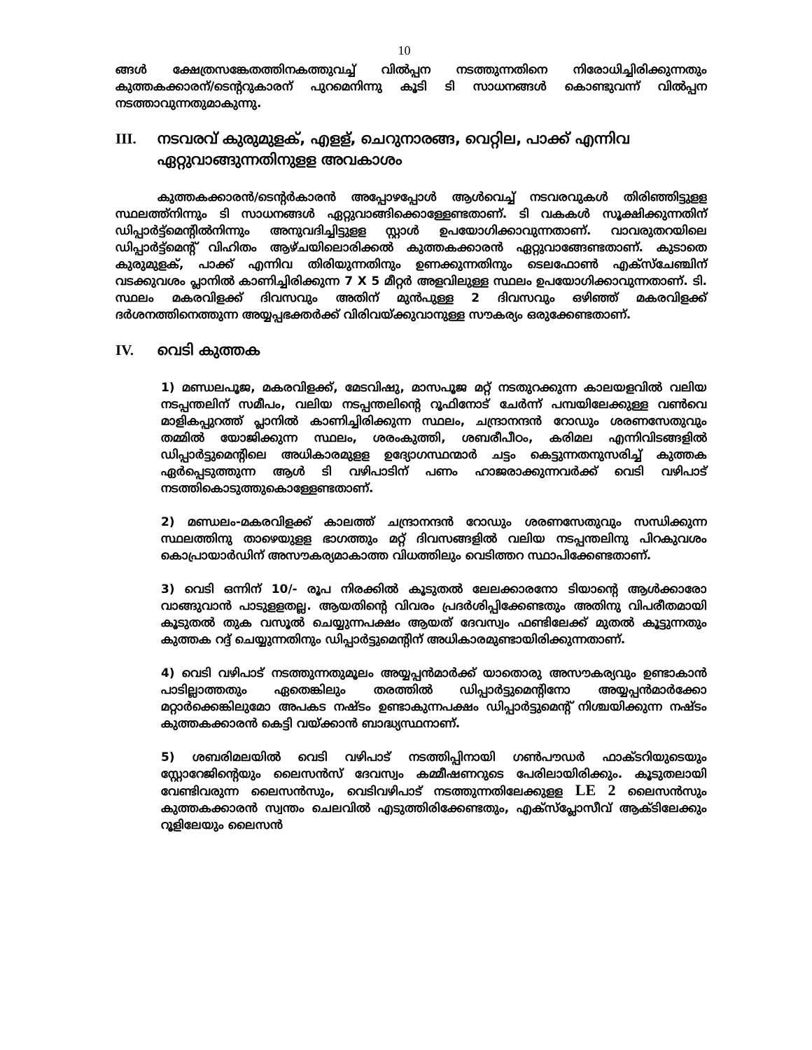10
ങ്ങൾ ക്ഷേത്രസങ്കേതത്തിനകത്തുവച്ച് വിൽപ്പന നടത്തുന്നതിനെ നിരോധിച്ചിരിക്കുന്നതും കുത്തകക്കാരന്/ടെന്ററുകാരന് പുറമെനിന്നു കൂടി ടി സാധനങ്ങൾ കൊണ്ടുവന്ന് വിൽപ്പന നടത്താവുന്നതുമാകുന്നു.
III. നടവരവ് കുരുമുളക്, എളള്, ചെറുനാരങ്ങ, വെറ്റില, പാക്ക് എന്നിവ ഏറ്റുവാങ്ങുന്നതിനുളള അവകാശം
കുത്തകക്കാരൻ/ടെന്റർകാരൻ അപ്പോഴപ്പോൾ ആൾവെച്ച് നടവരവുകൾ തിരിഞ്ഞിട്ടുളള സ്ഥലത്ത്നിന്നും ടി സാധനങ്ങൾ ഏറ്റുവാങ്ങിക്കൊള്ളേണ്ടതാണ്. ടി വകകൾ സൂക്ഷിക്കുന്നതിന് ഡിപ്പാർട്ട്മെന്റിൽനിന്നും അനുവദിച്ചിട്ടുളള സ്റ്റാൾ ഉപയോഗിക്കാവുന്നതാണ്. വാവരുതറയിലെ ഡിപ്പാർട്ട്മെന്റ് വിഹിതം ആഴ്ചയിലൊരിക്കൽ കുത്തകക്കാരൻ ഏറ്റുവാങ്ങേണ്ടതാണ്. കുടാതെ കുരുമുളക്, പാക്ക് എന്നിവ തിരിയുന്നതിനും ഉണക്കുന്നതിനും ടെലഫോൺ എക്സ്ചേഞ്ചിന് വടക്കുവശം പ്ലാനിൽ കാണിച്ചിരിക്കുന്ന 7 X 5 മീറ്റർ അളവിലുള്ള സ്ഥലം ഉപയോഗിക്കാവുന്നതാണ്. ടി. സ്ഥലം മകരവിളക്ക് ദിവസവും അതിന് മുൻപുള്ള 2 ദിവസവും ഒഴിഞ്ഞ് മകരവിളക്ക് ദർശനത്തിനെത്തുന്ന അയ്യപ്പഭക്തർക്ക് വിരിവയ്ക്കുവാനുള്ള സൗകര്യം ഒരുക്കേണ്ടതാണ്.
IV. വെടി കുത്തക
1) മണ്ഡലപൂജ, മകരവിളക്ക്, മേടവിഷു, മാസപൂജ മറ്റ് നടതുറക്കുന്ന കാലയളവിൽ വലിയ നടപ്പന്തലിന് സമീപം, വലിയ നടപ്പന്തലിന്റെ റൂഫിനോട് ചേർന്ന് പമ്പയിലേക്കുള്ള വൺവെ മാളികപ്പുറത്ത് പ്ലാനിൽ കാണിച്ചിരിക്കുന്ന സ്ഥലം, ചന്ദ്രാനന്ദൻ റോഡും ശരണസേതുവും തമ്മിൽ യോജിക്കുന്ന സ്ഥലം, ശരംകുത്തി, ശബരീപീഠം, കരിമല എന്നിവിടങ്ങളിൽ ഡിപ്പാർട്ടുമെന്റിലെ അധികാരമുളള ഉദ്യോഗസ്ഥന്മാർ ചട്ടം കെട്ടുന്നതനുസരിച്ച് കുത്തക ഏർപ്പെടുത്തുന്ന ആൾ ടി വഴിപാടിന് പണം ഹാജരാക്കുന്നവർക്ക് വെടി വഴിപാട് നടത്തികൊടുത്തുകൊള്ളേണ്ടതാണ്.
2) മണ്ഡലം-മകരവിളക്ക് കാലത്ത് ചന്ദ്രാനന്ദൻ റോഡും ശരണസേതുവും സന്ധിക്കുന്ന സ്ഥലത്തിനു താഴെയുളള ഭാഗത്തും മറ്റ് ദിവസങ്ങളിൽ വലിയ നടപ്പന്തലിനു പിറകുവശം കൊപ്രായാർഡിന് അസൗകര്യമാകാത്ത വിധത്തിലും വെടിത്തറ സ്ഥാപിക്കേണ്ടതാണ്.
3) വെടി ഒന്നിന് 10/- രൂപ നിരക്കിൽ കൂടുതൽ ലേലക്കാരനോ ടിയാന്റെ ആൾക്കാരോ വാങ്ങുവാൻ പാടുളളതല്ല. ആയതിന്റെ വിവരം പ്രദർശിപ്പിക്കേണ്ടതും അതിനു വിപരീതമായി കൂടുതൽ തുക വസൂൽ ചെയ്യുന്നപക്ഷം ആയത് ദേവസ്വം ഫണ്ടിലേക്ക് മുതൽ കൂട്ടുന്നതും കുത്തക റദ്ദ് ചെയ്യുന്നതിനും ഡിപ്പാർട്ടുമെന്റിന് അധികാരമുണ്ടായിരിക്കുന്നതാണ്.
4) വെടി വഴിപാട് നടത്തുന്നതുമൂലം അയ്യപ്പൻമാർക്ക് യാതൊരു അസൗകര്യവും ഉണ്ടാകാൻ പാടില്ലാത്തതും ഏതെങ്കിലും തരത്തിൽ ഡിപ്പാർട്ടുമെന്റിനോ അയ്യപ്പൻമാർക്കോ മറ്റാർക്കെങ്കിലുമോ അപകട നഷ്ടം ഉണ്ടാകുന്നപക്ഷം ഡിപ്പാർട്ടുമെന്റ് നിശ്ചയിക്കുന്ന നഷ്ടം കുത്തകക്കാരൻ കെട്ടി വയ്ക്കാൻ ബാദ്ധ്യസ്ഥനാണ്.
5) ശബരിമലയിൽ വെടി വഴിപാട് നടത്തിപ്പിനായി ഗൺപൗഡർ ഫാക്ടറിയുടെയും സ്റ്റോറേജിന്റെയും ലൈസൻസ് ദേവസ്വം കമ്മീഷണറുടെ പേരിലായിരിക്കും. കൂടുതലായി വേണ്ടിവരുന്ന ലൈസൻസും, വെടിവഴിപാട് നടത്തുന്നതിലേക്കുളള LE 2 ലൈസൻസും കുത്തകക്കാരൻ സ്വന്തം ചെലവിൽ എടുത്തിരിക്കേണ്ടതും, എക്സ്പ്ലോസീവ് ആക്ടിലേക്കും റൂളിലേയും ലൈസൻ